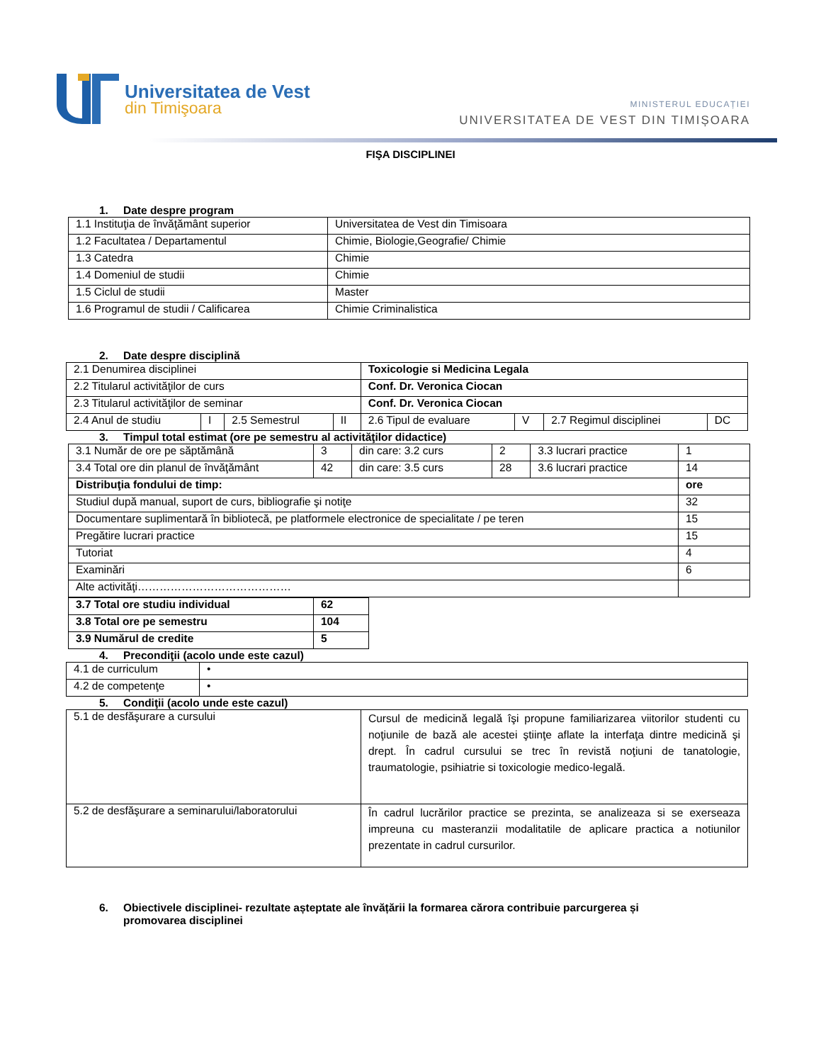Universitatea de Vest
din Timişoara
MINISTERUL EDUCAȚIEI
UNIVERSITATEA DE VEST DIN TIMIȘOARA
FIŞA DISCIPLINEI
1. Date despre program
| 1.1 Instituţia de învăţământ superior | Universitatea de Vest din Timisoara |
| 1.2 Facultatea / Departamentul | Chimie, Biologie,Geografie/ Chimie |
| 1.3 Catedra | Chimie |
| 1.4 Domeniul de studii | Chimie |
| 1.5 Ciclul de studii | Master |
| 1.6 Programul de studii / Calificarea | Chimie Criminalistica |
2. Date despre disciplină
| 2.1 Denumirea disciplinei | | | | Toxicologie si Medicina Legala | | | |
| 2.2 Titularul activităţilor de curs | | | | Conf. Dr. Veronica Ciocan | | | |
| 2.3 Titularul activităţilor de seminar | | | | Conf. Dr. Veronica Ciocan | | | |
| 2.4 Anul de studiu | I | 2.5 Semestrul | II | 2.6 Tipul de evaluare | V | 2.7 Regimul disciplinei | DC |
3. Timpul total estimat (ore pe semestru al activităţilor didactice)
| 3.1 Număr de ore pe săptămână | 3 | din care: 3.2 curs | 2 | 3.3 lucrari practice | 1 |
| 3.4 Total ore din planul de învăţământ | 42 | din care: 3.5 curs | 28 | 3.6 lucrari practice | 14 |
| Distribuţia fondului de timp: | | | | | ore |
| Studiul după manual, suport de curs, bibliografie şi notiţe | | | | | 32 |
| Documentare suplimentară în bibliotecă, pe platformele electronice de specialitate / pe teren | | | | | 15 |
| Pregătire lucrari practice | | | | | 15 |
| Tutoriat | | | | | 4 |
| Examinări | | | | | 6 |
| Alte activităţi…………………………………… | | | | | |
| 3.7 Total ore studiu individual | 62 |
| 3.8 Total ore pe semestru | 104 |
| 3.9 Numărul de credite | 5 |
4. Precondiţii (acolo unde este cazul)
| 4.1 de curriculum | • |
| 4.2 de competenţe | • |
5. Condiţii (acolo unde este cazul)
| 5.1 de desfăşurare a cursului | Cursul de medicină legală îşi propune familiarizarea viitorilor studenti cu noţiunile de bază ale acestei ştiinţe aflate la interfaţa dintre medicină şi drept. În cadrul cursului se trec în revistă noţiuni de tanatologie, traumatologie, psihiatrie si toxicologie medico-legală. |
| 5.2 de desfăşurare a seminarului/laboratorului | În cadrul lucrărilor practice se prezinta, se analizeaza si se exerseaza impreuna cu masteranzii modalitatile de aplicare practica a notiunilor prezentate in cadrul cursurilor. |
6. Obiectivele disciplinei- rezultate așteptate ale învățării la formarea cărora contribuie parcurgerea și
promovarea disciplinei